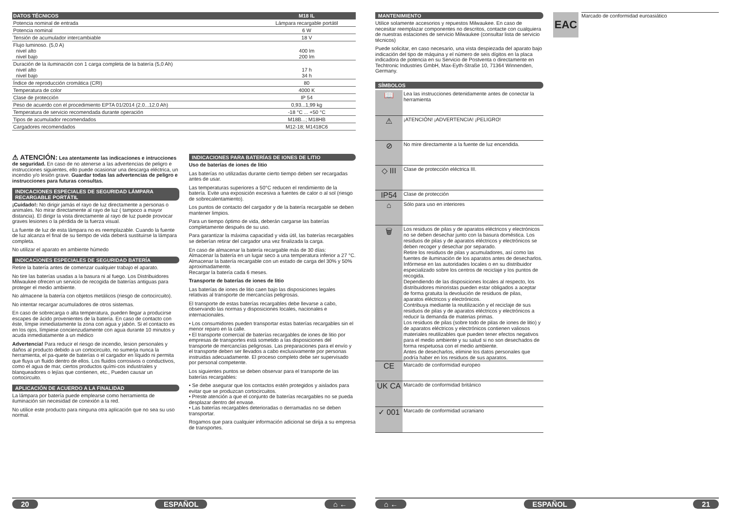| DATOS TÉCNICOS | M18 IL |
| --- | --- |
| Potencia nominal de entrada | Lámpara recargable portátil |
| Potencia nominal | 6 W |
| Tensión de acumulador intercambiable | 18 V |
| Flujo luminoso. (5,0 A) nivel alto nivel bajo | 400 lm 200 lm |
| Duración de la iluminación con 1 carga completa de la batería (5,0 Ah) nivel alto nivel bajo | 17 h 34 h |
| Índice de reproducción cromática (CRI) | 80 |
| Temperatura de color | 4000 K |
| Clase de protección | IP 54 |
| Peso de acuerdo con el procedimiento EPTA 01/2014 (2.0...12.0 Ah) | 0,93...1,99 kg |
| Temperatura de servicio recomendada durante operación | -18 °C ... +50 °C |
| Tipos de acumulador recomendados | M18B...; M18HB |
| Cargadores recomendados | M12-18; M1418C6 |
⚠ ATENCIÓN: Lea atentamente las indicaciones e intrucciones de seguridad. En caso de no atenerse a las advertencias de peligro e instrucciones siguientes, ello puede ocasionar una descarga eléctrica, un incendio y/o lesión grave. Guardar todas las advertencias de peligro e instrucciones para futuras consultas.
INDICACIONES ESPECIALES DE SEGURIDAD LÁMPARA RECARGABLE PORTÁTIL
¡Cuidado!: No dirigir jamás el rayo de luz directamente a personas o animales. No mirar directamente al rayo de luz ( tampoco a mayor distancia). El dirigir la vista directamente al rayo de luz puede provocar graves lesiones o la pérdida de la fuerza visual.
La fuente de luz de esta lámpara no es reemplazable. Cuando la fuente de luz alcanza el final de su tiempo de vida deberá sustituirse la lámpara completa.
No utilizar el aparato en ambiente húmedo
INDICACIONES ESPECIALES DE SEGURIDAD BATERÍA
Retire la batería antes de comenzar cualquier trabajo el aparato.
No tire las baterías usadas a la basura ni al fuego. Los Distribuidores Milwaukee ofrecen un servicio de recogida de baterías antiguas para proteger el medio ambiente.
No almacene la batería con objetos metálicos (riesgo de cortocircuito).
No intentar recargar acumuladores de otros sistemas.
En caso de sobrecarga o alta temperatura, pueden llegar a producirse escapes de ácido provenientes de la batería. En caso de contacto con éste, límpie inmediatamente la zona con agua y jabón. Si el contacto es en los ojos, límpiese concienzudamente con agua durante 10 minutos y acuda inmediatamente a un médico
Advertencia! Para reducir el riesgo de incendio, lesion personales y daños al producto debido a un cortocircuito, no sumerja nunca la herramienta, el pa-quete de baterías o el cargador en líquido ni permita que fluya un fluido dentro de ellos. Los fluidos corrosivos o conductivos, como el agua de mar, ciertos productos quími-cos industriales y blanqueadores o lejías que contienen, etc., Pueden causar un cortocircuito.
APLICACIÓN DE ACUERDO A LA FINALIDAD
La lámpara por batería puede emplearse como herramienta de iluminación sin necesidad de conexión a la red.
No utilice este producto para ninguna otra aplicación que no sea su uso normal.
INDICACIONES PARA BATERÍAS DE IONES DE LITIO
Uso de baterías de iones de litio
Las baterías no utilizadas durante cierto tiempo deben ser recargadas antes de usar.
Las temperaturas superiores a 50°C reducen el rendimiento de la batería. Evite una exposición excesiva a fuentes de calor o al sol (riesgo de sobrecalentamiento).
Los puntos de contacto del cargador y de la batería recargable se deben mantener limpios.
Para un tiempo óptimo de vida, deberán cargarse las baterías completamente después de su uso.
Para garantizar la máxima capacidad y vida útil, las baterías recargables se deberían retirar del cargador una vez finalizada la carga.
En caso de almacenar la batería recargable más de 30 días:
Almacenar la batería en un lugar seco a una temperatura inferior a 27 °C.
Almacenar la batería recargable con un estado de carga del 30% y 50% aproximadamente.
Recargar la batería cada 6 meses.
Transporte de baterías de iones de litio
Las baterías de iones de litio caen bajo las disposiciones legales relativas al transporte de mercancías peligrosas.
El transporte de estas baterías recargables debe llevarse a cabo, observando las normas y disposiciones locales, nacionales e internacionales.
• Los consumidores pueden transportar estas baterías recargables sin el menor reparo en la calle.
• El transporte comercial de baterías recargables de iones de litio por empresas de transportes está sometido a las disposiciones del transporte de mercancías peligrosas. Las preparaciones para el envío y el transporte deben ser llevados a cabo exclusivamente por personas instruidas adecuadamente. El proceso completo debe ser supervisado por personal competente.
Los siguientes puntos se deben observar para el transporte de las baterías recargables:
• Se debe asegurar que los contactos estén protegidos y aislados para evitar que se produzcan cortocircuitos.
• Preste atención a que el conjunto de baterías recargables no se pueda desplazar dentro del envase.
• Las baterías recargables deterioradas o derramadas no se deben transportar.
Rogamos que para cualquier información adicional se dirija a su empresa de transportes.
20 ESPAÑOL ⌂ ←
MANTENIMIENTO
Utilice solamente accesorios y repuestos Milwaukee. En caso de necesitar reemplazar componentes no descritos, contacte con cualquiera de nuestras estaciones de servicio Milwaukee (consultar lista de servicio técnicos)
Puede solicitar, en caso necesario, una vista despiezada del aparato bajo indicación del tipo de máquina y el número de seis dígitos en la placa indicadora de potencia en su Servicio de Postventa o directamente en Techtronic Industries GmbH, Max-Eyth-Straße 10, 71364 Winnenden, Germany.
SÍMBOLOS
| 📖 | Lea las instrucciones detenidamente antes de conectar la herramienta |
| ⚠ | ¡ATENCIÓN! ¡ADVERTENCIA! ¡PELIGRO! |
| ⊘ | No mire directamente a la fuente de luz encendida. |
| ◇ III | Clase de protección eléctrica III. |
| IP54 | Clase de protección |
| ⌂ | Sólo para uso en interiores |
| 🗑 | Los residuos de pilas y de aparatos eléctricos y electrónicos no se deben desechar junto con la basura doméstica. Los residuos de pilas y de aparatos eléctricos y electrónicos se deben recoger y desechar por separado. Retire los residuos de pilas y acumuladores, así como las fuentes de iluminación de los aparatos antes de desecharlos. Infórmese en las autoridades locales o en su distribuidor especializado sobre los centros de reciclaje y los puntos de recogida. Dependiendo de las disposiciones locales al respecto, los distribuidores minoristas pueden estar obligados a aceptar de forma gratuita la devolución de residuos de pilas, aparatos eléctricos y electrónicos. Contribuya mediante la reutilización y el reciclaje de sus residuos de pilas y de aparatos eléctricos y electrónicos a reducir la demanda de materias primas. Los residuos de pilas (sobre todo de pilas de iones de litio) y de aparatos eléctricos y electrónicos contienen valiosos materiales reutilizables que pueden tener efectos negativos para el medio ambiente y su salud si no son desechados de forma respetuosa con el medio ambiente. Antes de desecharlos, elimine los datos personales que podría haber en los residuos de sus aparatos. |
| CE | Marcado de conformidad europeo |
| UK CA | Marcado de conformidad británico |
| ✓ 001 | Marcado de conformidad ucraniano |
EAC
Marcado de conformidad euroasiático
⌂ ← ESPAÑOL 21